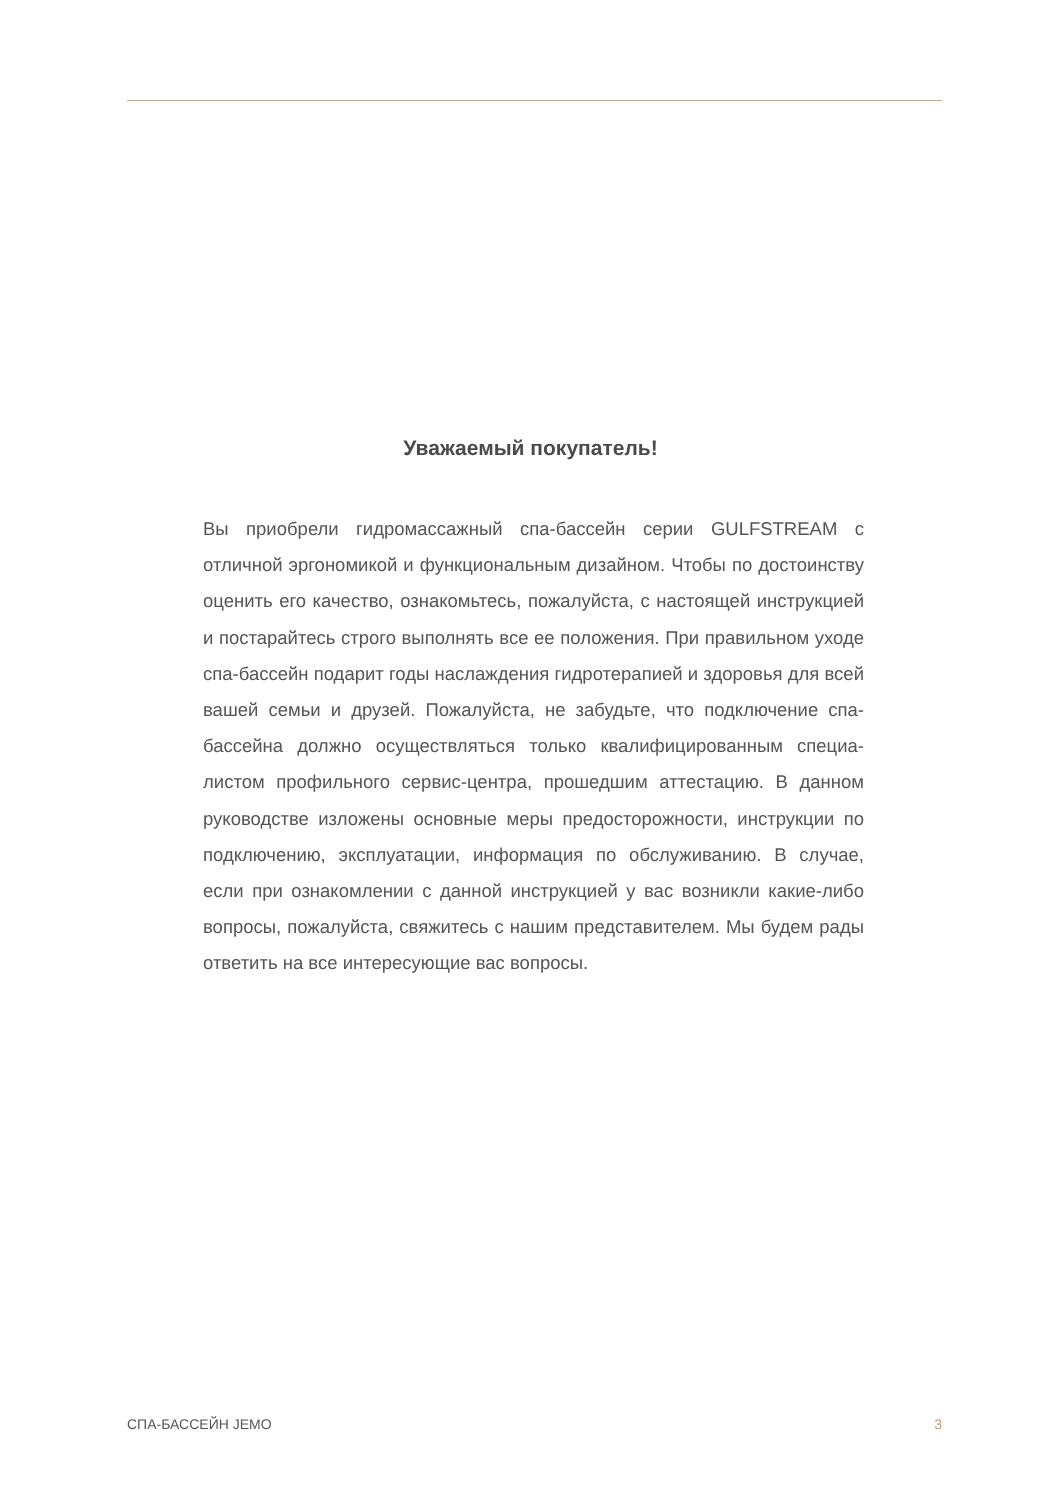Уважаемый покупатель!
Вы приобрели гидромассажный спа-бассейн серии GULFSTREAM с отличной эргономикой и функциональным дизайном. Чтобы по достоинству оценить его качество, ознакомьтесь, пожалуйста, с настоящей инструкцией и постарайтесь строго выполнять все ее положения. При правильном уходе спа-бассейн подарит годы наслаждения гидротерапией и здоровья для всей вашей семьи и друзей. Пожалуйста, не забудьте, что подключение спа-бассейна должно осуществляться только квалифицированным специа­листом профильного сервис-центра, прошедшим аттестацию. В данном руководстве изложены основные меры предосторож­ности, инструкции по подключению, эксплуатации, информация по обслуживанию. В случае, если при ознакомлении с данной инструкцией у вас возникли какие-либо вопросы, пожалуйста, свяжитесь с нашим представителем. Мы будем рады ответить на все интересующие вас вопросы.
СПА-БАССЕЙН JEMO 3